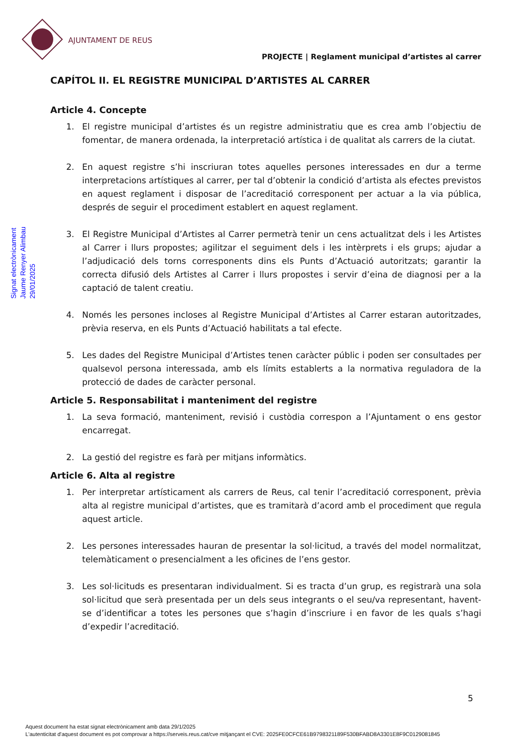AJUNTAMENT DE REUS
PROJECTE | Reglament municipal d’artistes al carrer
Signat electrònicament
Jaume Renyer Alimbau
29/01/2025
CAPÍTOL II. EL REGISTRE MUNICIPAL D’ARTISTES AL CARRER
Article 4. Concepte
1. El registre municipal d’artistes és un registre administratiu que es crea amb l’objectiu de fomentar, de manera ordenada, la interpretació artística i de qualitat als carrers de la ciutat.
2. En aquest registre s’hi inscriuran totes aquelles persones interessades en dur a terme interpretacions artístiques al carrer, per tal d’obtenir la condició d’artista als efectes previstos en aquest reglament i disposar de l’acreditació corresponent per actuar a la via pública, després de seguir el procediment establert en aquest reglament.
3. El Registre Municipal d’Artistes al Carrer permetrà tenir un cens actualitzat dels i les Artistes al Carrer i llurs propostes; agilitzar el seguiment dels i les intèrprets i els grups; ajudar a l’adjudicació dels torns corresponents dins els Punts d’Actuació autoritzats; garantir la correcta difusió dels Artistes al Carrer i llurs propostes i servir d’eina de diagnosi per a la captació de talent creatiu.
4. Només les persones incloses al Registre Municipal d’Artistes al Carrer estaran autoritzades, prèvia reserva, en els Punts d’Actuació habilitats a tal efecte.
5. Les dades del Registre Municipal d’Artistes tenen caràcter públic i poden ser consultades per qualsevol persona interessada, amb els límits establerts a la normativa reguladora de la protecció de dades de caràcter personal.
Article 5. Responsabilitat i manteniment del registre
1. La seva formació, manteniment, revisió i custòdia correspon a l’Ajuntament o ens gestor encarregat.
2. La gestió del registre es farà per mitjans informàtics.
Article 6. Alta al registre
1. Per interpretar artísticament als carrers de Reus, cal tenir l’acreditació corresponent, prèvia alta al registre municipal d’artistes, que es tramitarà d’acord amb el procediment que regula aquest article.
2. Les persones interessades hauran de presentar la sol·licitud, a través del model normalitzat, telemàticament o presencialment a les oficines de l’ens gestor.
3. Les sol·licituds es presentaran individualment. Si es tracta d’un grup, es registrarà una sola sol·licitud que serà presentada per un dels seus integrants o el seu/va representant, havent-se d’identificar a totes les persones que s’hagin d’inscriure i en favor de les quals s’hagi d’expedir l’acreditació.
5
Aquest document ha estat signat electrònicament amb data 29/1/2025
L'autenticitat d'aquest document es pot comprovar a https://serveis.reus.cat/cve mitjançant el CVE: 2025FE0CFCE61B9798321189F530BFABD8A3301E8F9C0129081845